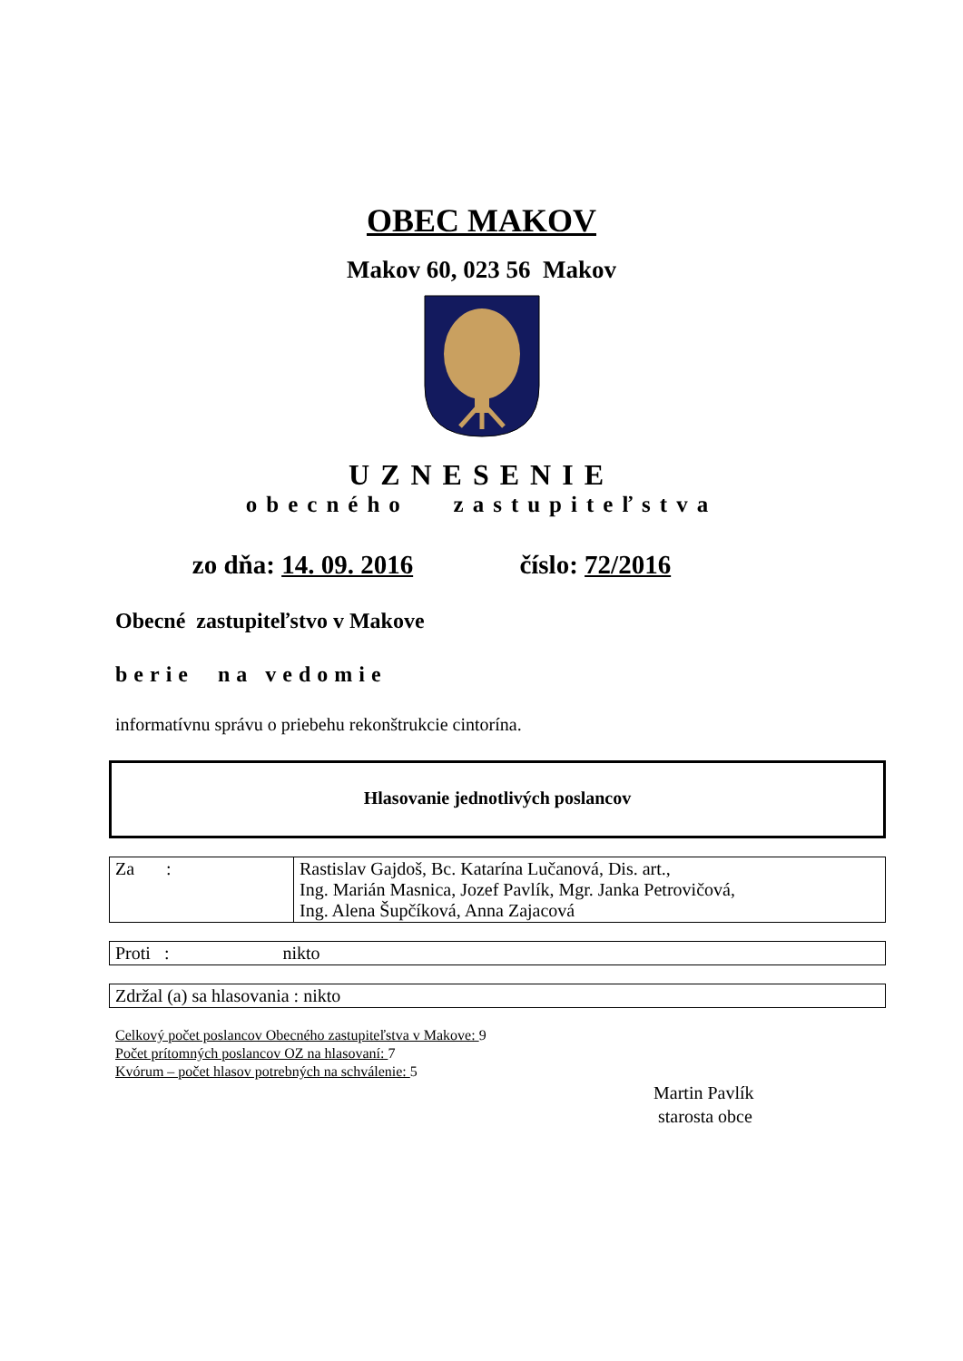OBEC MAKOV
Makov 60, 023 56 Makov
UZNESENIE
obecného zastupiteľstva
zo dňa: 14. 09. 2016 číslo: 72/2016
Obecné zastupiteľstvo v Makove
berie na vedomie
informatívnu správu o priebehu rekonštrukcie cintorína.
Hlasovanie jednotlivých poslancov
| Za : | Rastislav Gajdoš, Bc. Katarína Lučanová, Dis. art., Ing. Marián Masnica, Jozef Pavlík, Mgr. Janka Petrovičová, Ing. Alena Šupčíková, Anna Zajacová |
| Proti : nikto |
| Zdržal (a) sa hlasovania : nikto |
Celkový počet poslancov Obecného zastupiteľstva v Makove: 9
Počet prítomných poslancov OZ na hlasovaní: 7
Kvórum – počet hlasov potrebných na schválenie: 5
Martin Pavlík
starosta obce